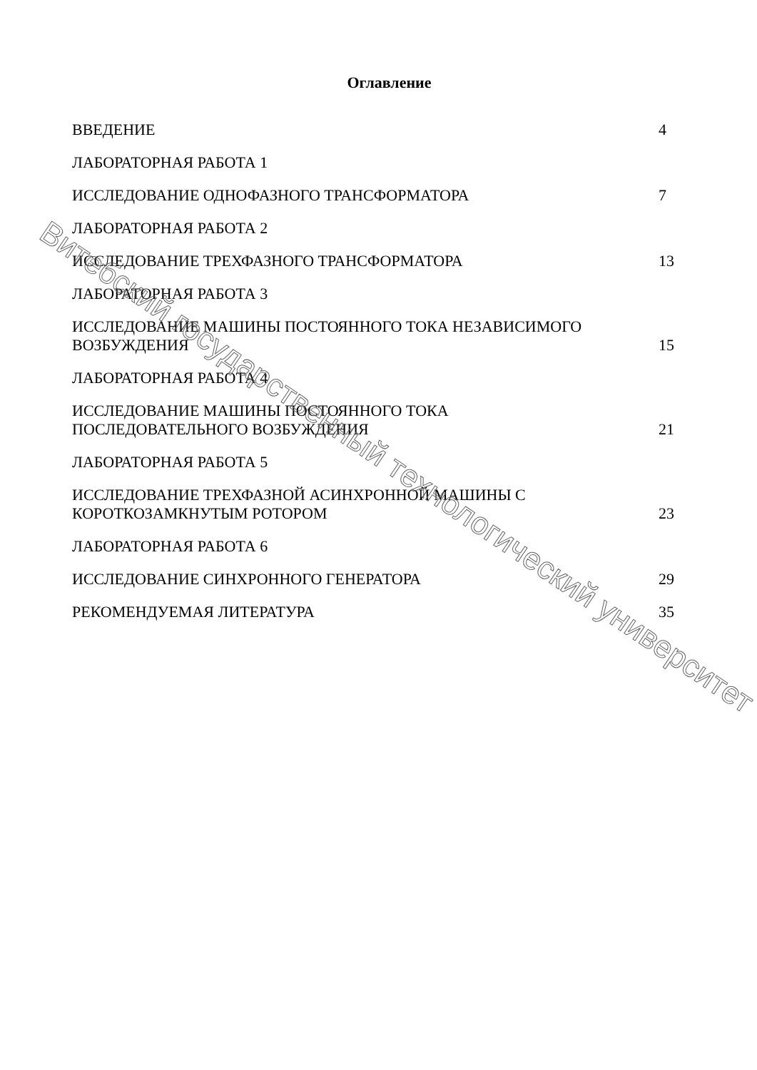Оглавление
ВВЕДЕНИЕ 4
ЛАБОРАТОРНАЯ РАБОТА 1
ИССЛЕДОВАНИЕ ОДНОФАЗНОГО ТРАНСФОРМАТОРА 7
ЛАБОРАТОРНАЯ РАБОТА 2
ИССЛЕДОВАНИЕ ТРЕХФАЗНОГО ТРАНСФОРМАТОРА 13
ЛАБОРАТОРНАЯ РАБОТА 3
ИССЛЕДОВАНИЕ МАШИНЫ ПОСТОЯННОГО ТОКА НЕЗАВИСИМОГО
ВОЗБУЖДЕНИЯ 15
ЛАБОРАТОРНАЯ РАБОТА 4
ИССЛЕДОВАНИЕ МАШИНЫ ПОСТОЯННОГО ТОКА
ПОСЛЕДОВАТЕЛЬНОГО ВОЗБУЖДЕНИЯ 21
ЛАБОРАТОРНАЯ РАБОТА 5
ИССЛЕДОВАНИЕ ТРЕХФАЗНОЙ АСИНХРОННОЙ МАШИНЫ С
КОРОТКОЗАМКНУТЫМ РОТОРОМ 23
ЛАБОРАТОРНАЯ РАБОТА 6
ИССЛЕДОВАНИЕ СИНХРОННОГО ГЕНЕРАТОРА 29
РЕКОМЕНДУЕМАЯ ЛИТЕРАТУРА 35
Витебский государственный технологический университет